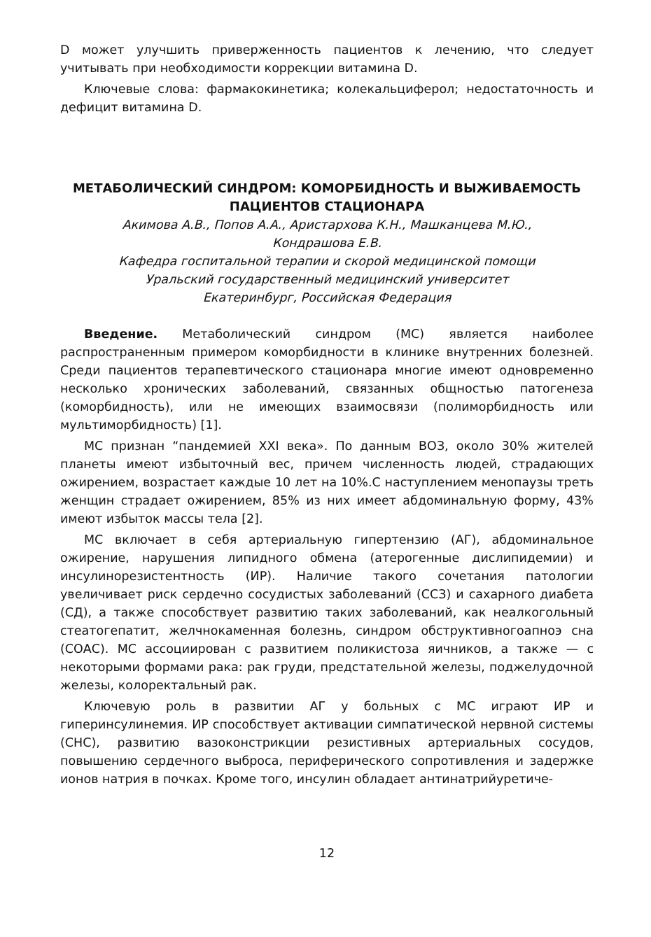D может улучшить приверженность пациентов к лечению, что следует учитывать при необходимости коррекции витамина D.
Ключевые слова: фармакокинетика; колекальциферол; недостаточность и дефицит витамина D.
МЕТАБОЛИЧЕСКИЙ СИНДРОМ: КОМОРБИДНОСТЬ И ВЫЖИВАЕМОСТЬ ПАЦИЕНТОВ СТАЦИОНАРА
Акимова А.В., Попов А.А., Аристархова К.Н., Машканцева М.Ю.,
Кондрашова Е.В.
Кафедра госпитальной терапии и скорой медицинской помощи
Уральский государственный медицинский университет
Екатеринбург, Российская Федерация
Введение. Метаболический синдром (МС) является наиболее распространенным примером коморбидности в клинике внутренних болезней. Среди пациентов терапевтического стационара многие имеют одновременно несколько хронических заболеваний, связанных общностью патогенеза (коморбидность), или не имеющих взаимосвязи (полиморбидность или мультиморбидность) [1].
МС признан “пандемией XXI века». По данным ВОЗ, около 30% жителей планеты имеют избыточный вес, причем численность людей, страдающих ожирением, возрастает каждые 10 лет на 10%.С наступлением менопаузы треть женщин страдает ожирением, 85% из них имеет абдоминальную форму, 43% имеют избыток массы тела [2].
МС включает в себя артериальную гипертензию (АГ), абдоминальное ожирение, нарушения липидного обмена (атерогенные дислипидемии) и инсулинорезистентность (ИР). Наличие такого сочетания патологии увеличивает риск сердечно сосудистых заболеваний (ССЗ) и сахарного диабета (СД), а также способствует развитию таких заболеваний, как неалкогольный стеатогепатит, желчнокаменная болезнь, синдром обструктивногоапноэ сна (СОАС). МС ассоциирован с развитием поликистоза яичников, а также — с некоторыми формами рака: рак груди, предстательной железы, поджелудочной железы, колоректальный рак.
Ключевую роль в развитии АГ у больных с МС играют ИР и гиперинсулинемия. ИР способствует активации симпатической нервной системы (СНС), развитию вазоконстрикции резистивных артериальных сосудов, повышению сердечного выброса, периферического сопротивления и задержке ионов натрия в почках. Кроме того, инсулин обладает антинатрийуретиче-
12